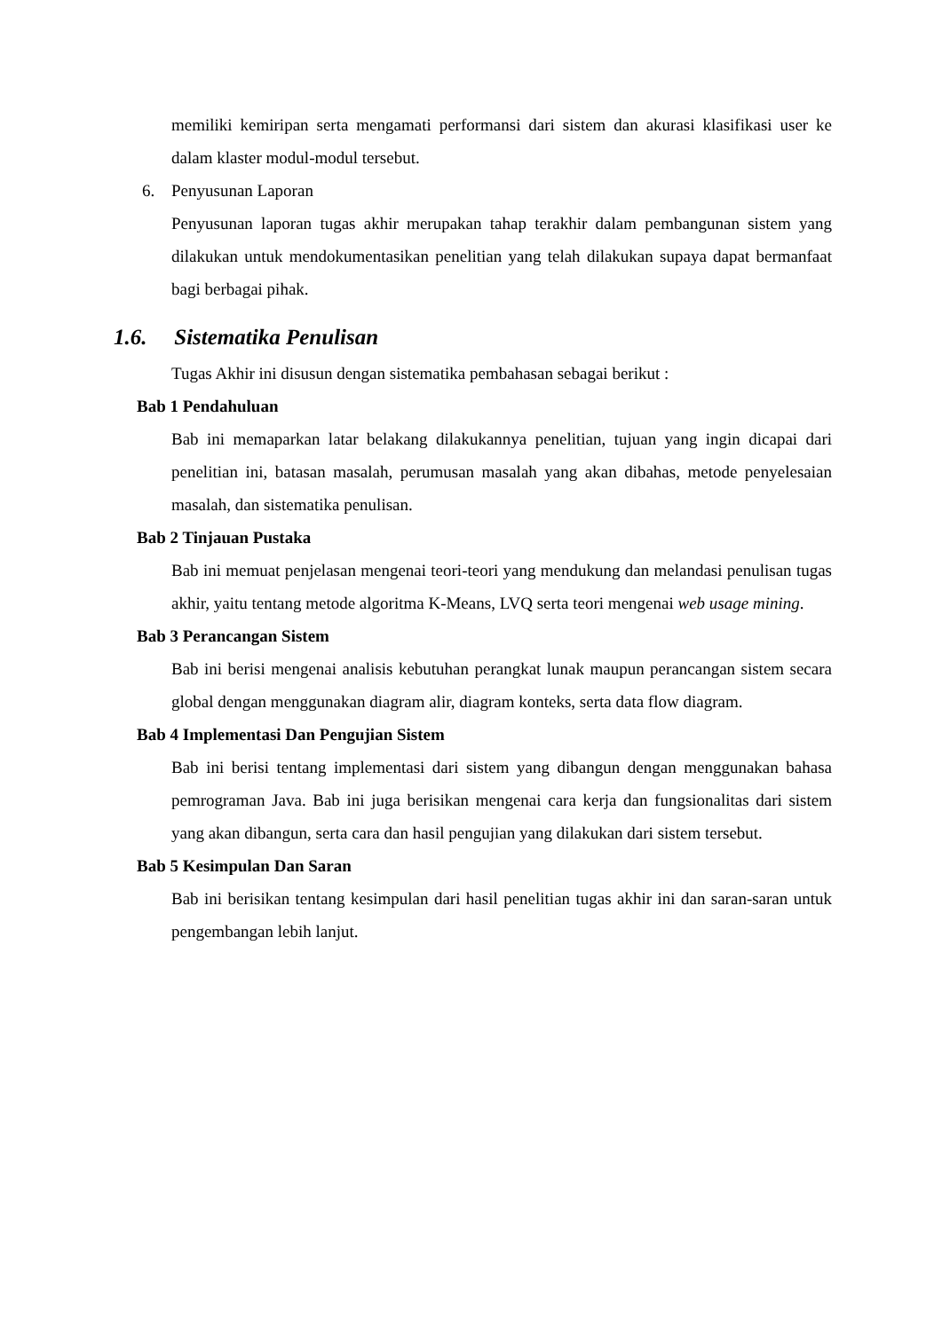memiliki kemiripan serta mengamati performansi dari sistem dan akurasi klasifikasi user ke dalam klaster modul-modul tersebut.
6. Penyusunan Laporan
Penyusunan laporan tugas akhir merupakan tahap terakhir dalam pembangunan sistem yang dilakukan untuk mendokumentasikan penelitian yang telah dilakukan supaya dapat bermanfaat bagi berbagai pihak.
1.6. Sistematika Penulisan
Tugas Akhir ini disusun dengan sistematika pembahasan sebagai berikut :
Bab 1 Pendahuluan
Bab ini memaparkan latar belakang dilakukannya penelitian, tujuan yang ingin dicapai dari penelitian ini, batasan masalah, perumusan masalah yang akan dibahas, metode penyelesaian masalah, dan sistematika penulisan.
Bab 2 Tinjauan Pustaka
Bab ini memuat penjelasan mengenai teori-teori yang mendukung dan melandasi penulisan tugas akhir, yaitu tentang metode algoritma K-Means, LVQ serta teori mengenai web usage mining.
Bab 3 Perancangan Sistem
Bab ini berisi mengenai analisis kebutuhan perangkat lunak maupun perancangan sistem secara global dengan menggunakan diagram alir, diagram konteks, serta data flow diagram.
Bab 4 Implementasi Dan Pengujian Sistem
Bab ini berisi tentang implementasi dari sistem yang dibangun dengan menggunakan bahasa pemrograman Java. Bab ini juga berisikan mengenai cara kerja dan fungsionalitas dari sistem yang akan dibangun, serta cara dan hasil pengujian yang dilakukan dari sistem tersebut.
Bab 5 Kesimpulan Dan Saran
Bab ini berisikan tentang kesimpulan dari hasil penelitian tugas akhir ini dan saran-saran untuk pengembangan lebih lanjut.